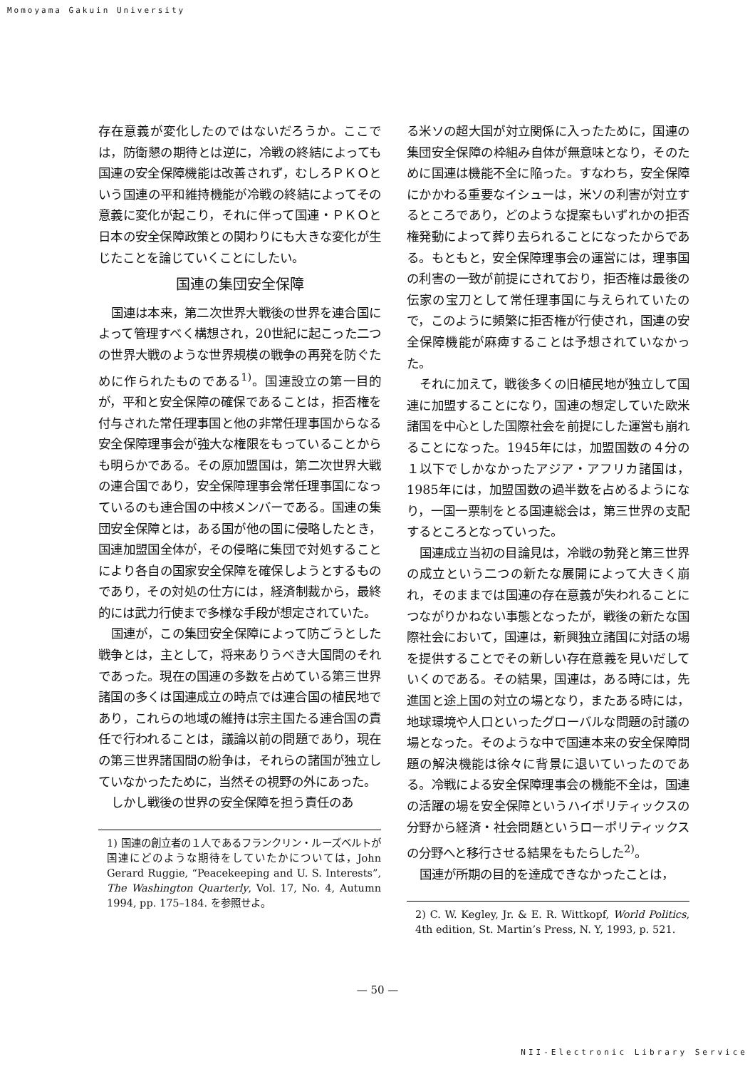Momoyama Gakuin University
存在意義が変化したのではないだろうか。ここでは，防衛懇の期待とは逆に，冷戦の終結によっても国連の安全保障機能は改善されず，むしろＰＫＯという国連の平和維持機能が冷戦の終結によってその意義に変化が起こり，それに伴って国連・ＰＫＯと日本の安全保障政策との関わりにも大きな変化が生じたことを論じていくことにしたい。
国連の集団安全保障
国連は本来，第二次世界大戦後の世界を連合国によって管理すべく構想され，20世紀に起こった二つの世界大戦のような世界規模の戦争の再発を防ぐために作られたものである<sup>1)</sup>。国連設立の第一目的が，平和と安全保障の確保であることは，拒否権を付与された常任理事国と他の非常任理事国からなる安全保障理事会が強大な権限をもっていることからも明らかである。その原加盟国は，第二次世界大戦の連合国であり，安全保障理事会常任理事国になっているのも連合国の中核メンバーである。国連の集団安全保障とは，ある国が他の国に侵略したとき，国連加盟国全体が，その侵略に集団で対処することにより各自の国家安全保障を確保しようとするものであり，その対処の仕方には，経済制裁から，最終的には武力行使まで多様な手段が想定されていた。
国連が，この集団安全保障によって防ごうとした戦争とは，主として，将来ありうべき大国間のそれであった。現在の国連の多数を占めている第三世界諸国の多くは国連成立の時点では連合国の植民地であり，これらの地域の維持は宗主国たる連合国の責任で行われることは，議論以前の問題であり，現在の第三世界諸国間の紛争は，それらの諸国が独立していなかったために，当然その視野の外にあった。
しかし戦後の世界の安全保障を担う責任のあ
1) 国連の創立者の１人であるフランクリン・ルーズベルトが国連にどのような期待をしていたかについては，John Gerard Ruggie, “Peacekeeping and U. S. Interests”, The Washington Quarterly, Vol. 17, No. 4, Autumn 1994, pp. 175–184. を参照せよ。
る米ソの超大国が対立関係に入ったために，国連の集団安全保障の枠組み自体が無意味となり，そのために国連は機能不全に陥った。すなわち，安全保障にかかわる重要なイシューは，米ソの利害が対立するところであり，どのような提案もいずれかの拒否権発動によって葬り去られることになったからである。もともと，安全保障理事会の運営には，理事国の利害の一致が前提にされており，拒否権は最後の伝家の宝刀として常任理事国に与えられていたので，このように頻繁に拒否権が行使され，国連の安全保障機能が麻痺することは予想されていなかった。
それに加えて，戦後多くの旧植民地が独立して国連に加盟することになり，国連の想定していた欧米諸国を中心とした国際社会を前提にした運営も崩れることになった。1945年には，加盟国数の４分の１以下でしかなかったアジア・アフリカ諸国は，1985年には，加盟国数の過半数を占めるようになり，一国一票制をとる国連総会は，第三世界の支配するところとなっていった。
国連成立当初の目論見は，冷戦の勃発と第三世界の成立という二つの新たな展開によって大きく崩れ，そのままでは国連の存在意義が失われることにつながりかねない事態となったが，戦後の新たな国際社会において，国連は，新興独立諸国に対話の場を提供することでその新しい存在意義を見いだしていくのである。その結果，国連は，ある時には，先進国と途上国の対立の場となり，またある時には，地球環境や人口といったグローバルな問題の討議の場となった。そのような中で国連本来の安全保障問題の解決機能は徐々に背景に退いていったのである。冷戦による安全保障理事会の機能不全は，国連の活躍の場を安全保障というハイポリティックスの分野から経済・社会問題というローポリティックスの分野へと移行させる結果をもたらした<sup>2)</sup>。
国連が所期の目的を達成できなかったことは，
2) C. W. Kegley, Jr. & E. R. Wittkopf, World Politics, 4th edition, St. Martin’s Press, N. Y, 1993, p. 521.
— 50 —
NII-Electronic Library Service